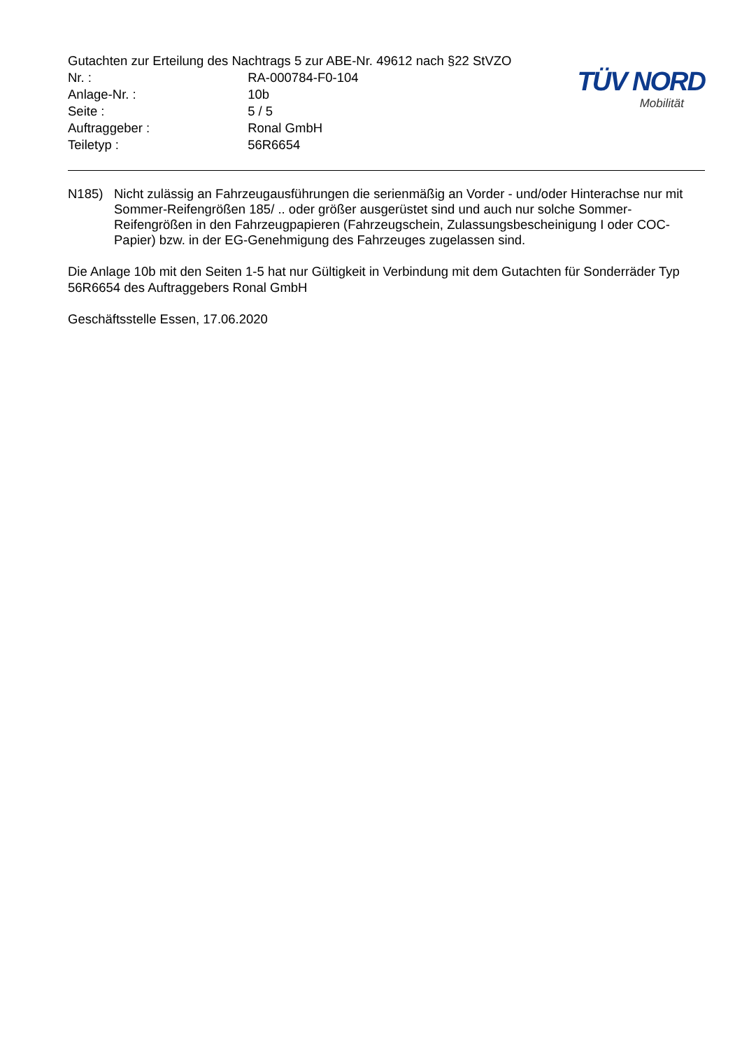Gutachten zur Erteilung des Nachtrags 5 zur ABE-Nr. 49612 nach §22 StVZO
Nr. : RA-000784-F0-104
Anlage-Nr. : 10b
Seite : 5 / 5
Auftraggeber : Ronal GmbH
Teiletyp : 56R6654
TÜV NORD
Mobilität
N185) Nicht zulässig an Fahrzeugausführungen die serienmäßig an Vorder - und/oder Hinterachse nur mit Sommer-Reifengrößen 185/ .. oder größer ausgerüstet sind und auch nur solche Sommer-Reifengrößen in den Fahrzeugpapieren (Fahrzeugschein, Zulassungsbescheinigung I oder COC- Papier) bzw. in der EG-Genehmigung des Fahrzeuges zugelassen sind.
Die Anlage 10b mit den Seiten 1-5 hat nur Gültigkeit in Verbindung mit dem Gutachten für Sonderräder Typ 56R6654 des Auftraggebers Ronal GmbH
Geschäftsstelle Essen, 17.06.2020